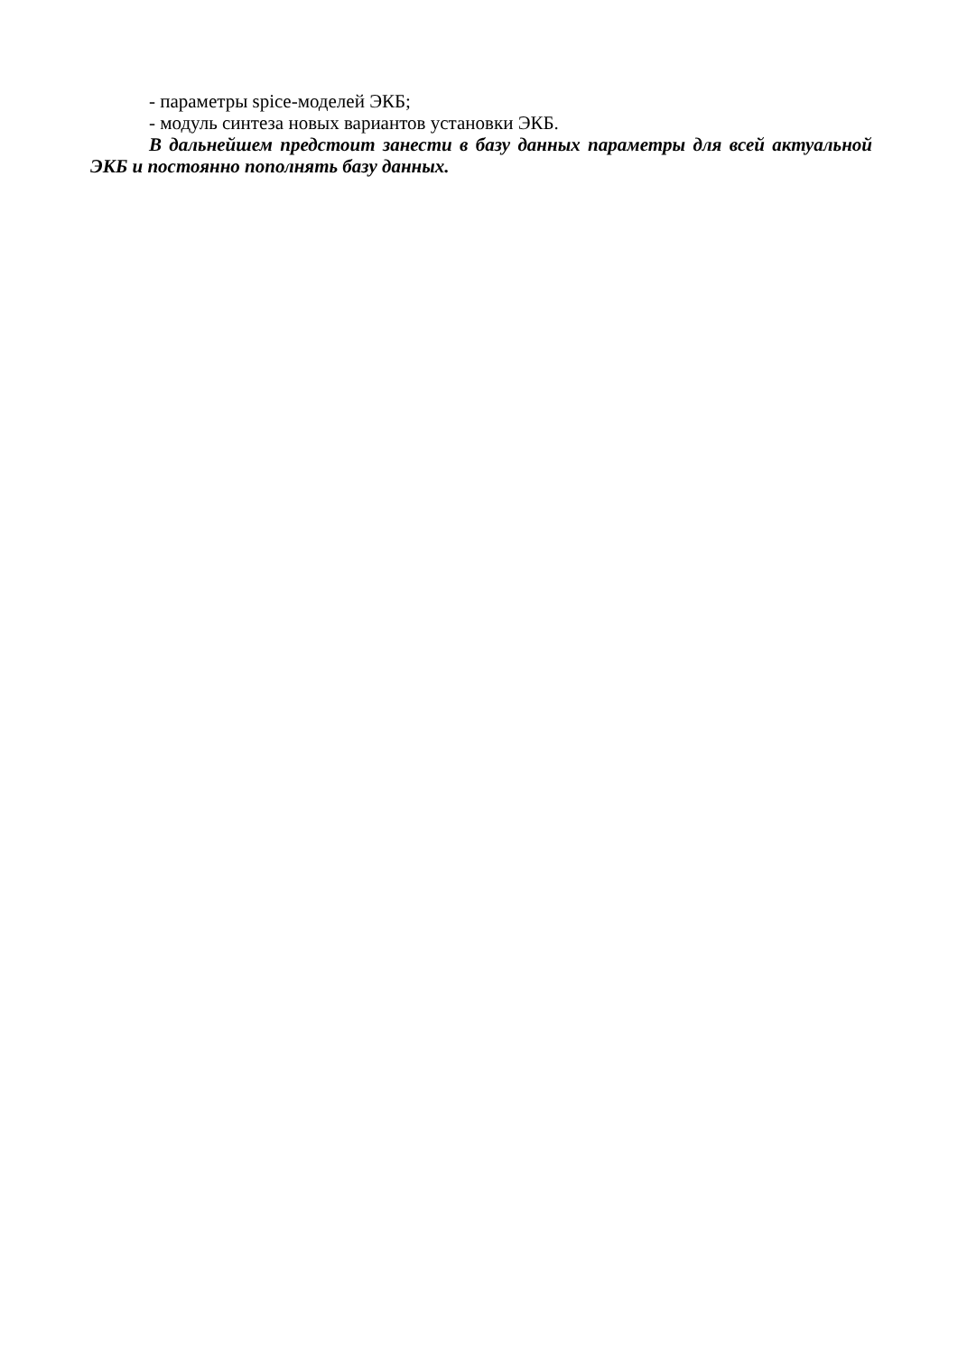- параметры spice-моделей ЭКБ;
- модуль синтеза новых вариантов установки ЭКБ.
В дальнейшем предстоит занести в базу данных параметры для всей актуальной ЭКБ и постоянно пополнять базу данных.